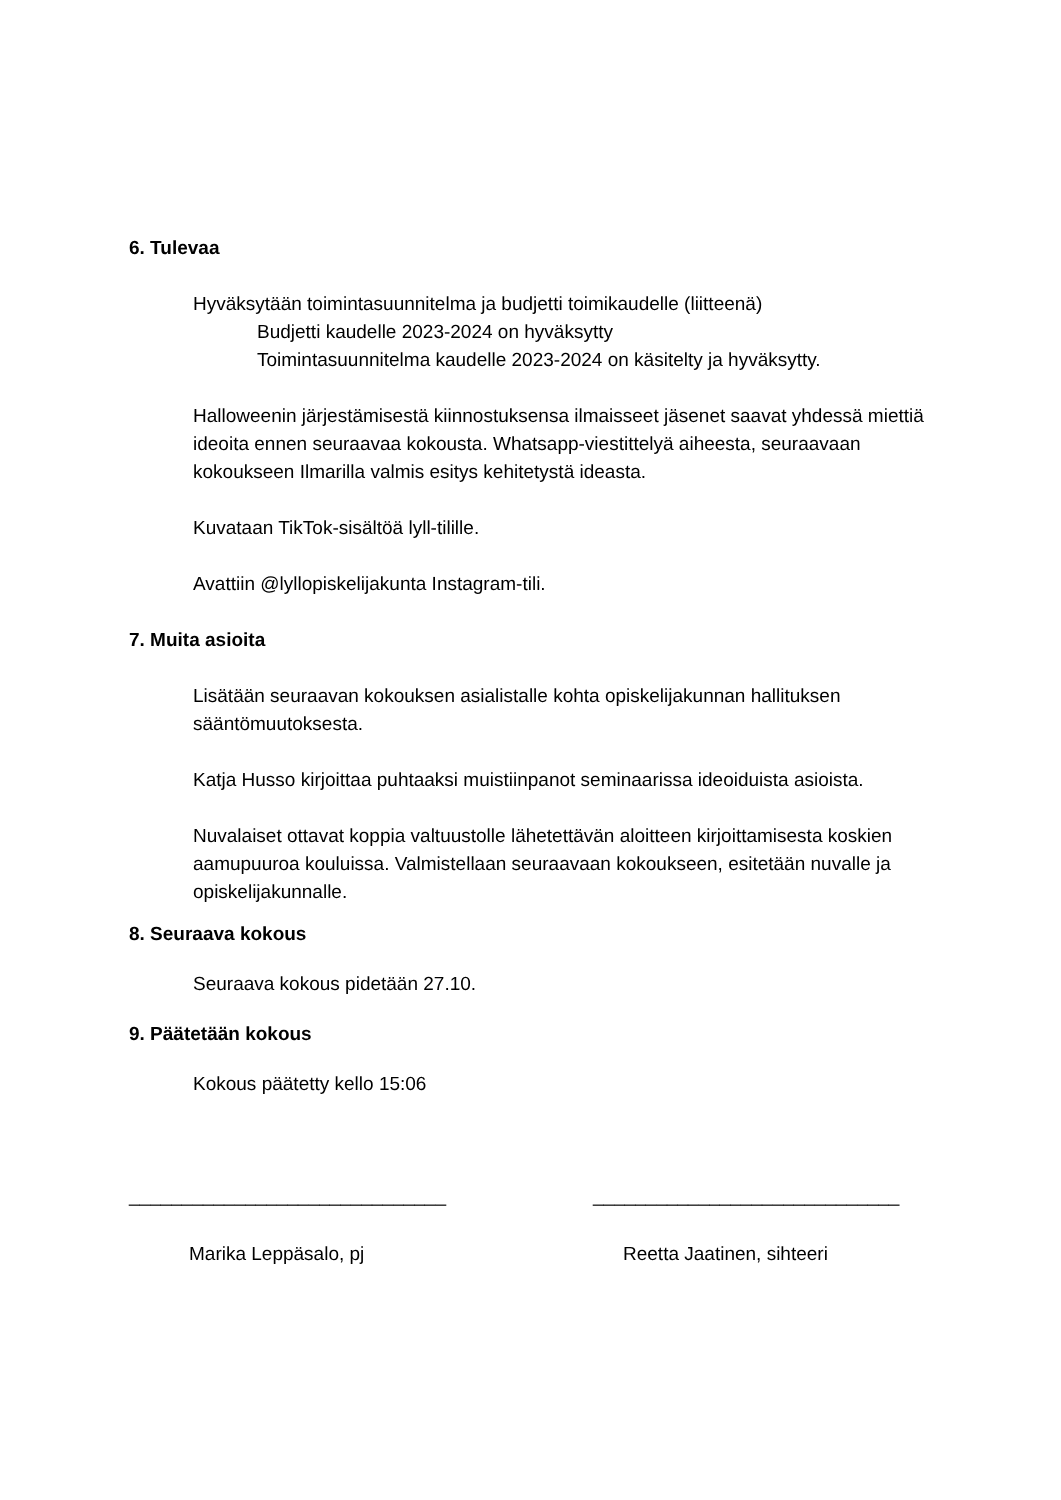6. Tulevaa
Hyväksytään toimintasuunnitelma ja budjetti toimikaudelle (liitteenä)
Budjetti kaudelle 2023-2024 on hyväksytty
Toimintasuunnitelma kaudelle 2023-2024 on käsitelty ja hyväksytty.
Halloweenin järjestämisestä kiinnostuksensa ilmaisseet jäsenet saavat yhdessä miettiä ideoita ennen seuraavaa kokousta. Whatsapp-viestittelyä aiheesta, seuraavaan kokoukseen Ilmarilla valmis esitys kehitetystä ideasta.
Kuvataan TikTok-sisältöä lyll-tilille.
Avattiin @lyllopiskelijakunta Instagram-tili.
7. Muita asioita
Lisätään seuraavan kokouksen asialistalle kohta opiskelijakunnan hallituksen sääntömuutoksesta.
Katja Husso kirjoittaa puhtaaksi muistiinpanot seminaarissa ideoiduista asioista.
Nuvalaiset ottavat koppia valtuustolle lähetettävän aloitteen kirjoittamisesta koskien aamupuuroa kouluissa. Valmistellaan seuraavaan kokoukseen, esitetään nuvalle ja opiskelijakunnalle.
8. Seuraava kokous
Seuraava kokous pidetään 27.10.
9. Päätetään kokous
Kokous päätetty kello 15:06
______________________________
Marika Leppäsalo, pj
_____________________________
Reetta Jaatinen, sihteeri